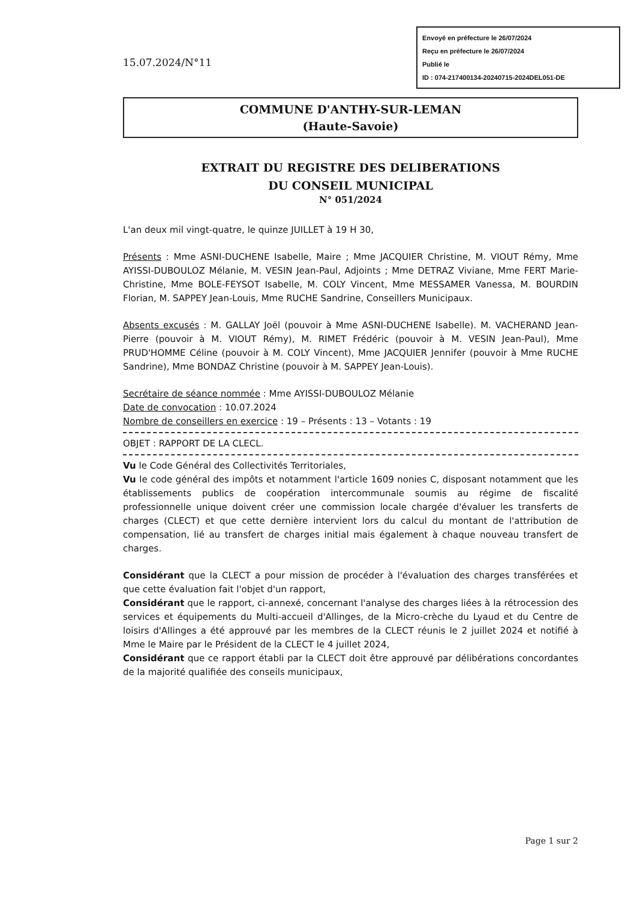15.07.2024/N°11
Envoyé en préfecture le 26/07/2024
Reçu en préfecture le 26/07/2024
Publié le
ID : 074-217400134-20240715-2024DEL051-DE
COMMUNE D'ANTHY-SUR-LEMAN
(Haute-Savoie)
EXTRAIT DU REGISTRE DES DELIBERATIONS
DU CONSEIL MUNICIPAL
N° 051/2024
L'an deux mil vingt-quatre, le quinze JUILLET à 19 H 30,
Présents : Mme ASNI-DUCHENE Isabelle, Maire ; Mme JACQUIER Christine, M. VIOUT Rémy, Mme AYISSI-DUBOULOZ Mélanie, M. VESIN Jean-Paul, Adjoints ; Mme DETRAZ Viviane, Mme FERT Marie-Christine, Mme BOLE-FEYSOT Isabelle, M. COLY Vincent, Mme MESSAMER Vanessa, M. BOURDIN Florian, M. SAPPEY Jean-Louis, Mme RUCHE Sandrine, Conseillers Municipaux.
Absents excusés : M. GALLAY Joël (pouvoir à Mme ASNI-DUCHENE Isabelle). M. VACHERAND Jean-Pierre (pouvoir à M. VIOUT Rémy), M. RIMET Frédéric (pouvoir à M. VESIN Jean-Paul), Mme PRUD'HOMME Céline (pouvoir à M. COLY Vincent), Mme JACQUIER Jennifer (pouvoir à Mme RUCHE Sandrine), Mme BONDAZ Christine (pouvoir à M. SAPPEY Jean-Louis).
Secrétaire de séance nommée : Mme AYISSI-DUBOULOZ Mélanie
Date de convocation : 10.07.2024
Nombre de conseillers en exercice : 19 – Présents : 13 – Votants : 19
OBJET : RAPPORT DE LA CLECL.
Vu le Code Général des Collectivités Territoriales,
Vu le code général des impôts et notamment l'article 1609 nonies C, disposant notamment que les établissements publics de coopération intercommunale soumis au régime de fiscalité professionnelle unique doivent créer une commission locale chargée d'évaluer les transferts de charges (CLECT) et que cette dernière intervient lors du calcul du montant de l'attribution de compensation, lié au transfert de charges initial mais également à chaque nouveau transfert de charges.
Considérant que la CLECT a pour mission de procéder à l'évaluation des charges transférées et que cette évaluation fait l'objet d'un rapport,
Considérant que le rapport, ci-annexé, concernant l'analyse des charges liées à la rétrocession des services et équipements du Multi-accueil d'Allinges, de la Micro-crèche du Lyaud et du Centre de loisirs d'Allinges a été approuvé par les membres de la CLECT réunis le 2 juillet 2024 et notifié à Mme le Maire par le Président de la CLECT le 4 juillet 2024,
Considérant que ce rapport établi par la CLECT doit être approuvé par délibérations concordantes de la majorité qualifiée des conseils municipaux,
Page 1 sur 2